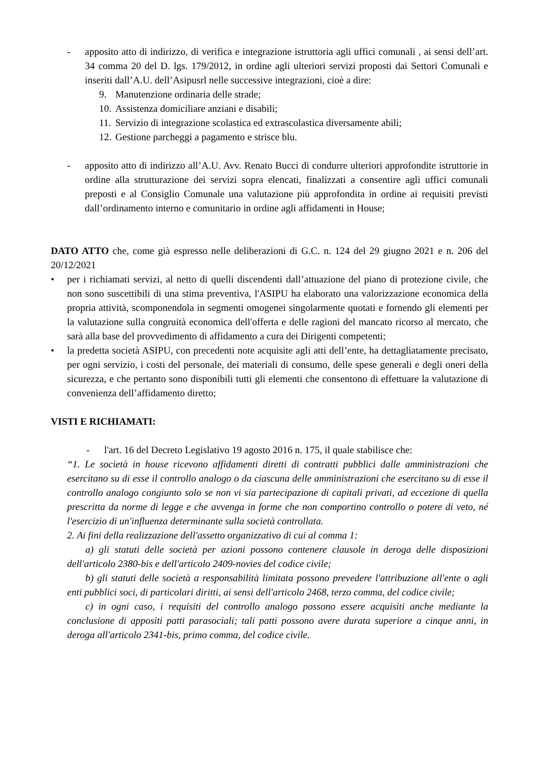- apposito atto di indirizzo, di verifica e integrazione istruttoria agli uffici comunali , ai sensi dell’art. 34 comma 20 del D. lgs. 179/2012, in ordine agli ulteriori servizi proposti dai Settori Comunali e inseriti dall’A.U. dell’Asipusrl nelle successive integrazioni, cioè a dire:
9. Manutenzione ordinaria delle strade;
10. Assistenza domiciliare anziani e disabili;
11. Servizio di integrazione scolastica ed extrascolastica diversamente abili;
12. Gestione parcheggi a pagamento e strisce blu.
- apposito atto di indirizzo all’A.U. Avv. Renato Bucci di condurre ulteriori approfondite istruttorie in ordine alla strutturazione dei servizi sopra elencati, finalizzati a consentire agli uffici comunali preposti e al Consiglio Comunale una valutazione più approfondita in ordine ai requisiti previsti dall’ordinamento interno e comunitario in ordine agli affidamenti in House;
DATO ATTO che, come già espresso nelle deliberazioni di G.C. n. 124 del 29 giugno 2021 e n. 206 del 20/12/2021
• per i richiamati servizi, al netto di quelli discendenti dall’attuazione del piano di protezione civile, che non sono suscettibili di una stima preventiva, l'ASIPU ha elaborato una valorizzazione economica della propria attività, scomponendola in segmenti omogenei singolarmente quotati e fornendo gli elementi per la valutazione sulla congruità economica dell'offerta e delle ragioni del mancato ricorso al mercato, che sarà alla base del provvedimento di affidamento a cura dei Dirigenti competenti;
• la predetta società ASIPU, con precedenti note acquisite agli atti dell’ente, ha dettagliatamente precisato, per ogni servizio, i costi del personale, dei materiali di consumo, delle spese generali e degli oneri della sicurezza, e che pertanto sono disponibili tutti gli elementi che consentono di effettuare la valutazione di convenienza dell’affidamento diretto;
VISTI E RICHIAMATI:
- l'art. 16 del Decreto Legislativo 19 agosto 2016 n. 175, il quale stabilisce che:
“1. Le società in house ricevono affidamenti diretti di contratti pubblici dalle amministrazioni che esercitano su di esse il controllo analogo o da ciascuna delle amministrazioni che esercitano su di esse il controllo analogo congiunto solo se non vi sia partecipazione di capitali privati, ad eccezione di quella prescritta da norme di legge e che avvenga in forme che non comportino controllo o potere di veto, né l'esercizio di un'influenza determinante sulla società controllata.
2. Ai fini della realizzazione dell'assetto organizzativo di cui al comma 1:
a) gli statuti delle società per azioni possono contenere clausole in deroga delle disposizioni dell'articolo 2380-bis e dell'articolo 2409-novies del codice civile;
b) gli statuti delle società a responsabilità limitata possono prevedere l'attribuzione all'ente o agli enti pubblici soci, di particolari diritti, ai sensi dell'articolo 2468, terzo comma, del codice civile;
c) in ogni caso, i requisiti del controllo analogo possono essere acquisiti anche mediante la conclusione di appositi patti parasociali; tali patti possono avere durata superiore a cinque anni, in deroga all'articolo 2341-bis, primo comma, del codice civile.